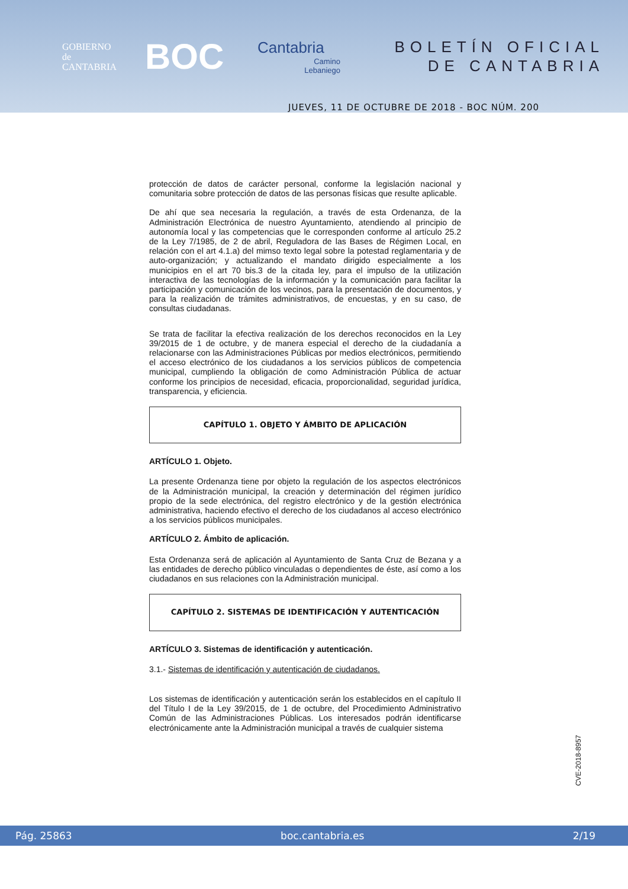GOBIERNO
de
CANTABRIA
BOC
Cantabria
Camino
Lebaniego
BOLETÍN OFICIAL
DE CANTABRIA
JUEVES, 11 DE OCTUBRE DE 2018 - BOC NÚM. 200
protección de datos de carácter personal, conforme la legislación nacional y comunitaria sobre protección de datos de las personas físicas que resulte aplicable.
De ahí que sea necesaria la regulación, a través de esta Ordenanza, de la Administración Electrónica de nuestro Ayuntamiento, atendiendo al principio de autonomía local y las competencias que le corresponden conforme al artículo 25.2 de la Ley 7/1985, de 2 de abril, Reguladora de las Bases de Régimen Local, en relación con el art 4.1.a) del mimso texto legal sobre la potestad reglamentaria y de auto-organización; y actualizando el mandato dirigido especialmente a los municipios en el art 70 bis.3 de la citada ley, para el impulso de la utilización interactiva de las tecnologías de la información y la comunicación para facilitar la participación y comunicación de los vecinos, para la presentación de documentos, y para la realización de trámites administrativos, de encuestas, y en su caso, de consultas ciudadanas.
Se trata de facilitar la efectiva realización de los derechos reconocidos en la Ley 39/2015 de 1 de octubre, y de manera especial el derecho de la ciudadanía a relacionarse con las Administraciones Públicas por medios electrónicos, permitiendo el acceso electrónico de los ciudadanos a los servicios públicos de competencia municipal, cumpliendo la obligación de como Administración Pública de actuar conforme los principios de necesidad, eficacia, proporcionalidad, seguridad jurídica, transparencia, y eficiencia.
CAPÍTULO 1. OBJETO Y ÁMBITO DE APLICACIÓN
ARTÍCULO 1. Objeto.
La presente Ordenanza tiene por objeto la regulación de los aspectos electrónicos de la Administración municipal, la creación y determinación del régimen jurídico propio de la sede electrónica, del registro electrónico y de la gestión electrónica administrativa, haciendo efectivo el derecho de los ciudadanos al acceso electrónico a los servicios públicos municipales.
ARTÍCULO 2. Ámbito de aplicación.
Esta Ordenanza será de aplicación al Ayuntamiento de Santa Cruz de Bezana y a las entidades de derecho público vinculadas o dependientes de éste, así como a los ciudadanos en sus relaciones con la Administración municipal.
CAPÍTULO 2. SISTEMAS DE IDENTIFICACIÓN Y AUTENTICACIÓN
ARTÍCULO 3. Sistemas de identificación y autenticación.
3.1.- Sistemas de identificación y autenticación de ciudadanos.
Los sistemas de identificación y autenticación serán los establecidos en el capítulo II del Título I de la Ley 39/2015, de 1 de octubre, del Procedimiento Administrativo Común de las Administraciones Públicas. Los interesados podrán identificarse electrónicamente ante la Administración municipal a través de cualquier sistema
CVE-2018-8957
Pág. 25863 boc.cantabria.es 2/19